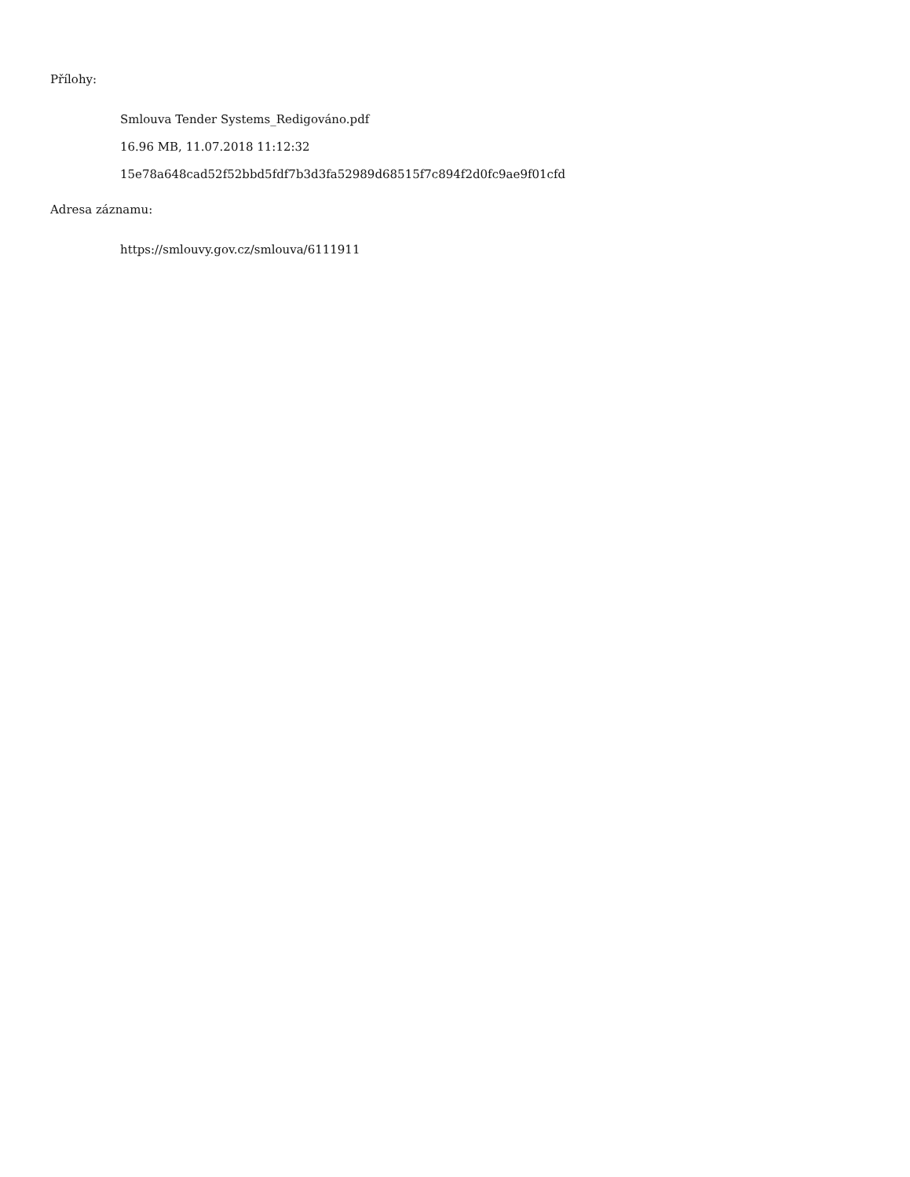Přílohy:
Smlouva Tender Systems_Redigováno.pdf
16.96 MB, 11.07.2018 11:12:32
15e78a648cad52f52bbd5fdf7b3d3fa52989d68515f7c894f2d0fc9ae9f01cfd
Adresa záznamu:
https://smlouvy.gov.cz/smlouva/6111911